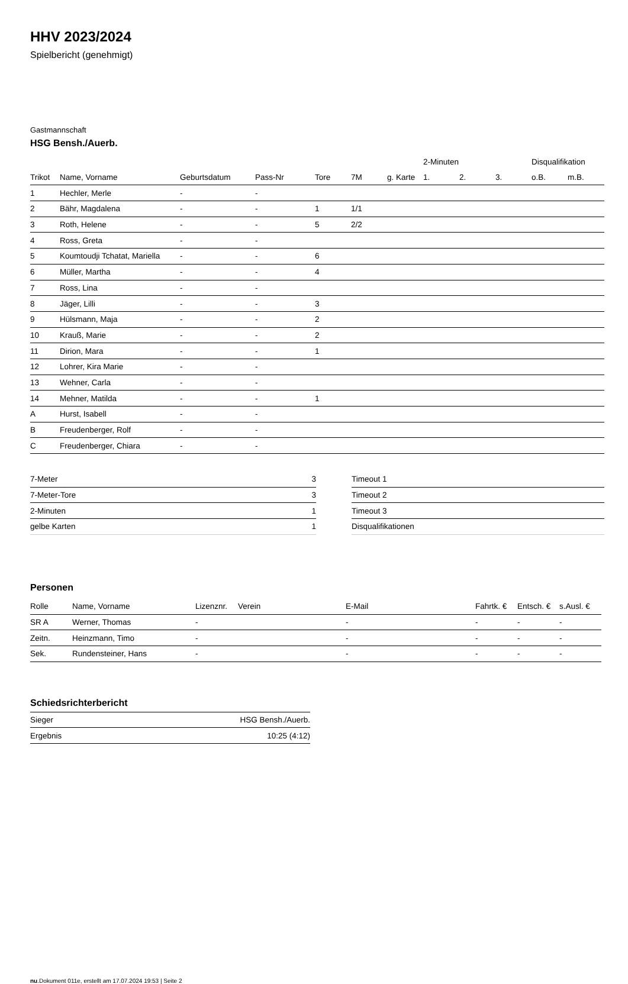HHV 2023/2024
Spielbericht (genehmigt)
Gastmannschaft
HSG Bensh./Auerb.
| | | | | | | | 2-Minuten | | | Disqualifikation | |
| --- | --- | --- | --- | --- | --- | --- | --- | --- | --- | --- | --- |
| Trikot | Name, Vorname | Geburtsdatum | Pass-Nr | Tore | 7M | g. Karte | 1. | 2. | 3. | o.B. | m.B. |
| 1 | Hechler, Merle | - | - | | | | | | | | |
| 2 | Bähr, Magdalena | - | - | 1 | 1/1 | | | | | | |
| 3 | Roth, Helene | - | - | 5 | 2/2 | | | | | | |
| 4 | Ross, Greta | - | - | | | | | | | | |
| 5 | Koumtoudji Tchatat, Mariella | - | - | 6 | | | | | | | |
| 6 | Müller, Martha | - | - | 4 | | | | | | | |
| 7 | Ross, Lina | - | - | | | | | | | | |
| 8 | Jäger, Lilli | - | - | 3 | | | | | | | |
| 9 | Hülsmann, Maja | - | - | 2 | | | | | | | |
| 10 | Krauß, Marie | - | - | 2 | | | | | | | |
| 11 | Dirion, Mara | - | - | 1 | | | | | | | |
| 12 | Lohrer, Kira Marie | - | - | | | | | | | | |
| 13 | Wehner, Carla | - | - | | | | | | | | |
| 14 | Mehner, Matilda | - | - | 1 | | | | | | | |
| A | Hurst, Isabell | - | - | | | | | | | | |
| B | Freudenberger, Rolf | - | - | | | | | | | | |
| C | Freudenberger, Chiara | - | - | | | | | | | | |
| 7-Meter | 3 |
| 7-Meter-Tore | 3 |
| 2-Minuten | 1 |
| gelbe Karten | 1 |
| Timeout 1 |
| Timeout 2 |
| Timeout 3 |
| Disqualifikationen |
Personen
| Rolle | Name, Vorname | Lizenznr. | Verein | E-Mail | Fahrtk. € | Entsch. € | s.Ausl. € |
| --- | --- | --- | --- | --- | --- | --- | --- |
| SR A | Werner, Thomas | - | | - | - | - | - |
| Zeitn. | Heinzmann, Timo | - | | - | - | - | - |
| Sek. | Rundensteiner, Hans | - | | - | - | - | - |
Schiedsrichterbericht
| Sieger | HSG Bensh./Auerb. |
| Ergebnis | 10:25 (4:12) |
nu.Dokument 011e, erstellt am 17.07.2024 19:53 | Seite 2